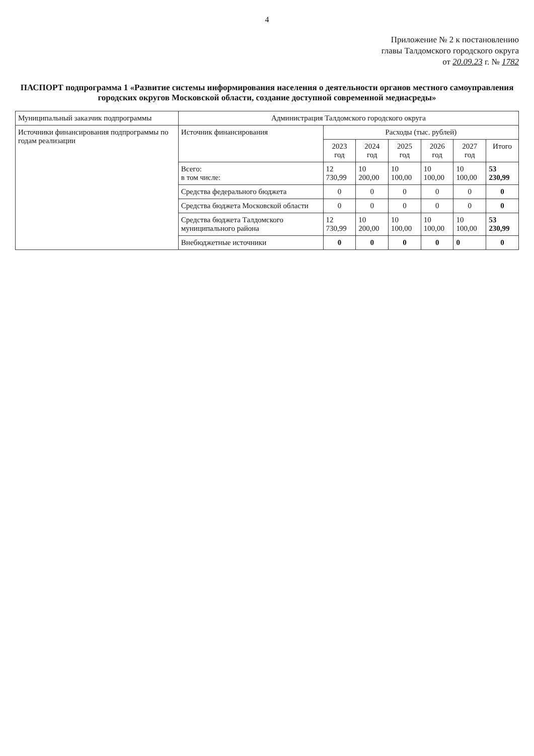4
Приложение № 2 к постановлению
главы Талдомского городского округа
от 20.09.23 г. № 1782
ПАСПОРТ подпрограмма 1 «Развитие системы информирования населения о деятельности органов местного самоуправления городских округов Московской области, создание доступной современной медиасреды»
| Муниципальный заказчик подпрограммы | Администрация Талдомского городского округа | | | | | | |
| Источники финансирования подпрограммы по годам реализации | Источник финансирования | Расходы (тыс. рублей) | | | | | |
| | | 2023 год | 2024 год | 2025 год | 2026 год | 2027 год | Итого |
| | Всего: в том числе: | 12 730,99 | 10 200,00 | 10 100,00 | 10 100,00 | 10 100,00 | 53 230,99 |
| | Средства федерального бюджета | 0 | 0 | 0 | 0 | 0 | 0 |
| | Средства бюджета Московской области | 0 | 0 | 0 | 0 | 0 | 0 |
| | Средства бюджета Талдомского муниципального района | 12 730,99 | 10 200,00 | 10 100,00 | 10 100,00 | 10 100,00 | 53 230,99 |
| | Внебюджетные источники | 0 | 0 | 0 | 0 | 0 | 0 |